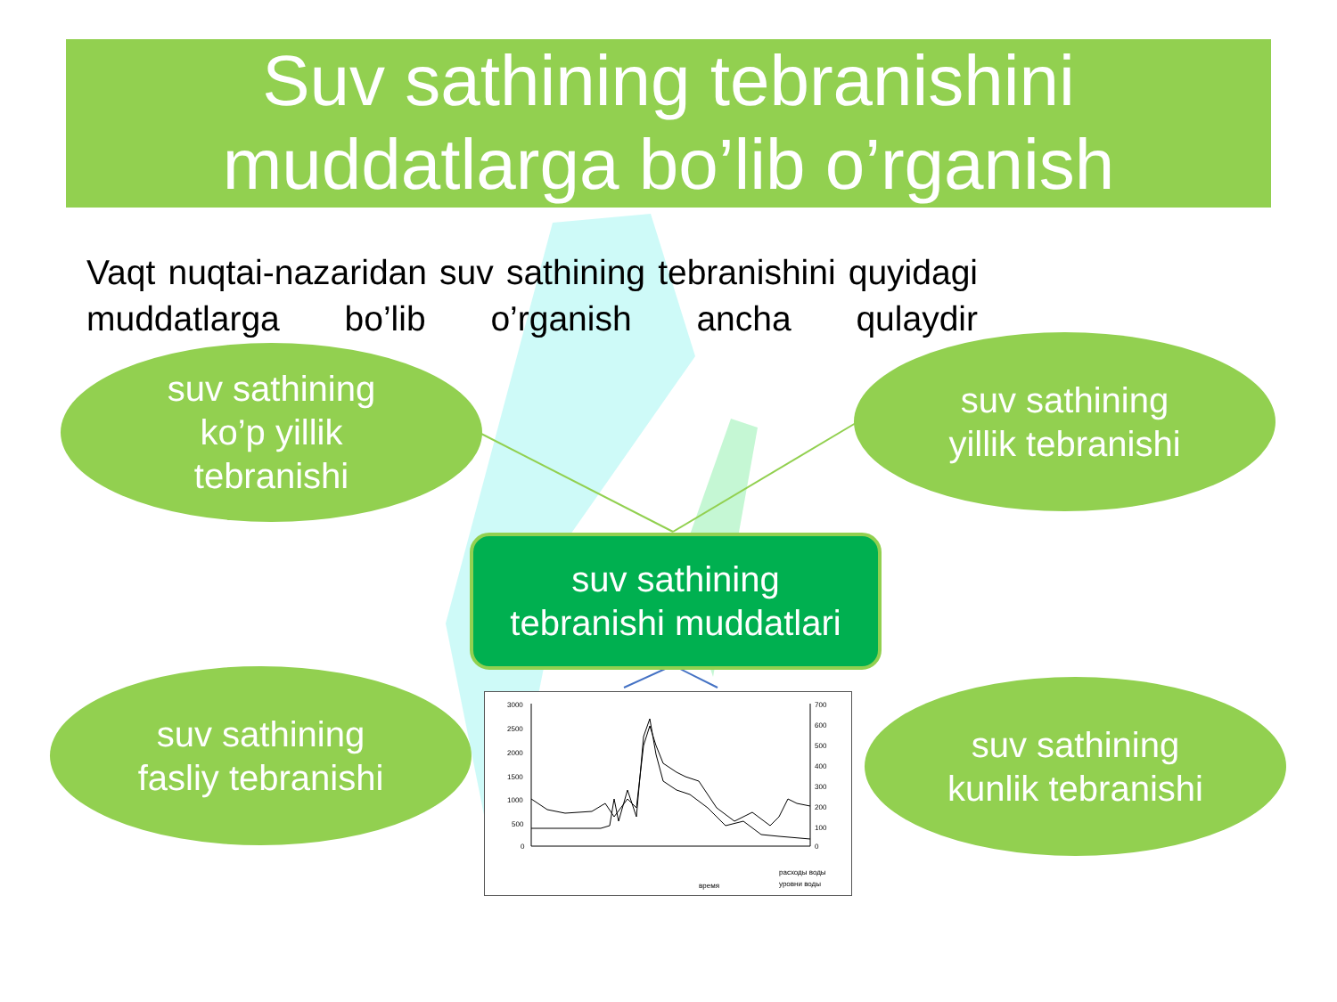Suv sathining tebranishini
muddatlarga bo’lib o’rganish
Vaqt nuqtai-nazaridan suv sathining tebranishini quyidagi muddatlarga bo’lib o’rganish ancha qulaydir
suv sathining
ko’p yillik
tebranishi
suv sathining
yillik tebranishi
suv sathining
tebranishi muddatlari
suv sathining
fasliy tebranishi
suv sathining
kunlik tebranishi
3000
2500
2000
1500
1000
500
0
700
600
500
400
300
200
100
0
время
расходы воды
уровни воды